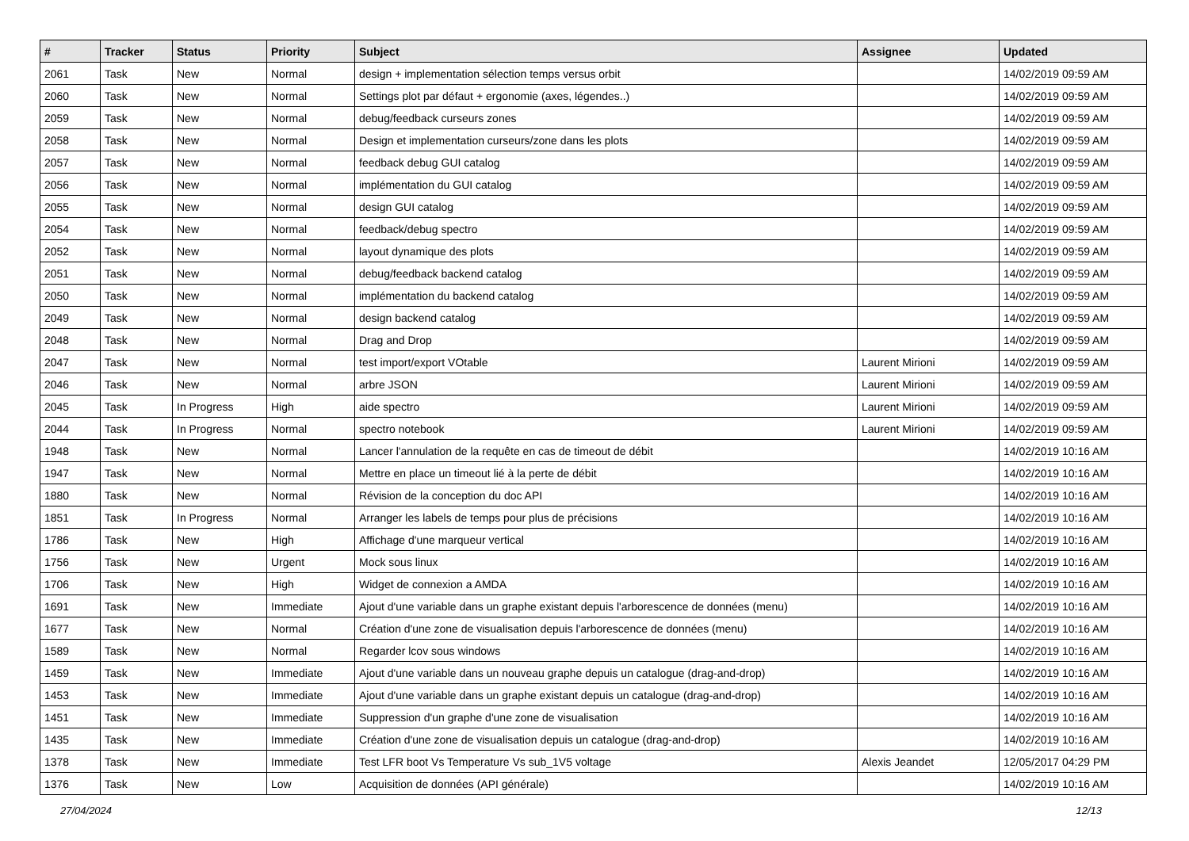| # | Tracker | Status | Priority | Subject | Assignee | Updated |
| --- | --- | --- | --- | --- | --- | --- |
| 2061 | Task | New | Normal | design + implementation sélection temps versus orbit | | 14/02/2019 09:59 AM |
| 2060 | Task | New | Normal | Settings plot par défaut + ergonomie (axes, légendes..) | | 14/02/2019 09:59 AM |
| 2059 | Task | New | Normal | debug/feedback curseurs zones | | 14/02/2019 09:59 AM |
| 2058 | Task | New | Normal | Design et implementation curseurs/zone dans les plots | | 14/02/2019 09:59 AM |
| 2057 | Task | New | Normal | feedback debug GUI catalog | | 14/02/2019 09:59 AM |
| 2056 | Task | New | Normal | implémentation du GUI catalog | | 14/02/2019 09:59 AM |
| 2055 | Task | New | Normal | design GUI catalog | | 14/02/2019 09:59 AM |
| 2054 | Task | New | Normal | feedback/debug spectro | | 14/02/2019 09:59 AM |
| 2052 | Task | New | Normal | layout dynamique des plots | | 14/02/2019 09:59 AM |
| 2051 | Task | New | Normal | debug/feedback backend catalog | | 14/02/2019 09:59 AM |
| 2050 | Task | New | Normal | implémentation du backend catalog | | 14/02/2019 09:59 AM |
| 2049 | Task | New | Normal | design backend catalog | | 14/02/2019 09:59 AM |
| 2048 | Task | New | Normal | Drag and Drop | | 14/02/2019 09:59 AM |
| 2047 | Task | New | Normal | test import/export VOtable | Laurent Mirioni | 14/02/2019 09:59 AM |
| 2046 | Task | New | Normal | arbre JSON | Laurent Mirioni | 14/02/2019 09:59 AM |
| 2045 | Task | In Progress | High | aide spectro | Laurent Mirioni | 14/02/2019 09:59 AM |
| 2044 | Task | In Progress | Normal | spectro notebook | Laurent Mirioni | 14/02/2019 09:59 AM |
| 1948 | Task | New | Normal | Lancer l'annulation de la requête en cas de timeout de débit | | 14/02/2019 10:16 AM |
| 1947 | Task | New | Normal | Mettre en place un timeout lié à la perte de débit | | 14/02/2019 10:16 AM |
| 1880 | Task | New | Normal | Révision de la conception du doc API | | 14/02/2019 10:16 AM |
| 1851 | Task | In Progress | Normal | Arranger les labels de temps pour plus de précisions | | 14/02/2019 10:16 AM |
| 1786 | Task | New | High | Affichage d'une marqueur vertical | | 14/02/2019 10:16 AM |
| 1756 | Task | New | Urgent | Mock sous linux | | 14/02/2019 10:16 AM |
| 1706 | Task | New | High | Widget de connexion a AMDA | | 14/02/2019 10:16 AM |
| 1691 | Task | New | Immediate | Ajout d'une variable dans un graphe existant depuis l'arborescence de données (menu) | | 14/02/2019 10:16 AM |
| 1677 | Task | New | Normal | Création d'une zone de visualisation depuis l'arborescence de données (menu) | | 14/02/2019 10:16 AM |
| 1589 | Task | New | Normal | Regarder lcov sous windows | | 14/02/2019 10:16 AM |
| 1459 | Task | New | Immediate | Ajout d'une variable dans un nouveau graphe depuis un catalogue (drag-and-drop) | | 14/02/2019 10:16 AM |
| 1453 | Task | New | Immediate | Ajout d'une variable dans un graphe existant depuis un catalogue (drag-and-drop) | | 14/02/2019 10:16 AM |
| 1451 | Task | New | Immediate | Suppression d'un graphe d'une zone de visualisation | | 14/02/2019 10:16 AM |
| 1435 | Task | New | Immediate | Création d'une zone de visualisation depuis un catalogue (drag-and-drop) | | 14/02/2019 10:16 AM |
| 1378 | Task | New | Immediate | Test LFR boot Vs Temperature Vs sub_1V5 voltage | Alexis Jeandet | 12/05/2017 04:29 PM |
| 1376 | Task | New | Low | Acquisition de données (API générale) | | 14/02/2019 10:16 AM |
27/04/2024 12/13